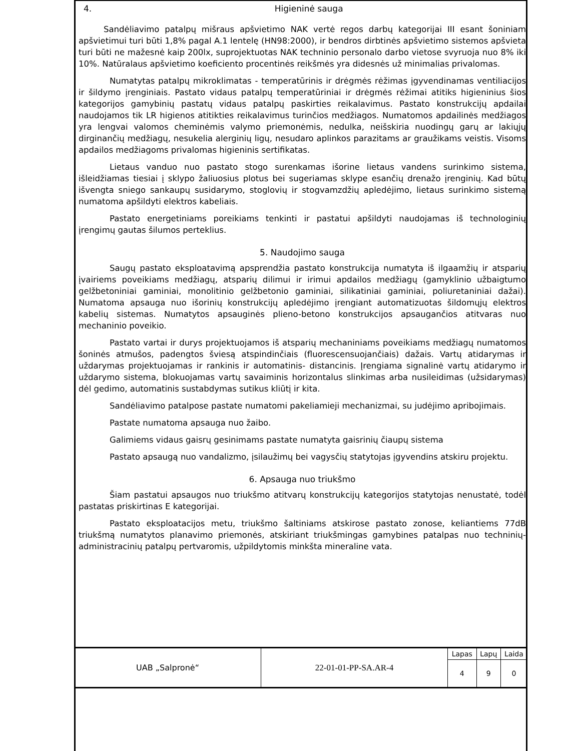4. Higieninė sauga
Sandėliavimo patalpų mišraus apšvietimo NAK vertė regos darbų kategorijai III esant šoniniam apšvietimui turi būti 1,8% pagal A.1 lentelę (HN98:2000), ir bendros dirbtinės apšvietimo sistemos apšvieta turi būti ne mažesnė kaip 200lx, suprojektuotas NAK techninio personalo darbo vietose svyruoja nuo 8% iki 10%. Natūralaus apšvietimo koeficiento procentinės reikšmės yra didesnės už minimalias privalomas.
Numatytas patalpų mikroklimatas - temperatūrinis ir drėgmės rėžimas įgyvendinamas ventiliacijos ir šildymo įrenginiais. Pastato vidaus patalpų temperatūriniai ir drėgmės rėžimai atitiks higieninius šios kategorijos gamybinių pastatų vidaus patalpų paskirties reikalavimus. Pastato konstrukcijų apdailai naudojamos tik LR higienos atitikties reikalavimus turinčios medžiagos. Numatomos apdailinės medžiagos yra lengvai valomos cheminėmis valymo priemonėmis, nedulka, neišskiria nuodingų garų ar lakiųjų dirginančių medžiagų, nesukelia alerginių ligų, nesudaro aplinkos parazitams ar graužikams veistis. Visoms apdailos medžiagoms privalomas higieninis sertifikatas.
Lietaus vanduo nuo pastato stogo surenkamas išorine lietaus vandens surinkimo sistema, išleidžiamas tiesiai į sklypo žaliuosius plotus bei sugeriamas sklype esančių drenažo įrenginių. Kad būtų išvengta sniego sankaupų susidarymo, stoglovių ir stogvamzdžių apledėjimo, lietaus surinkimo sistemą numatoma apšildyti elektros kabeliais.
Pastato energetiniams poreikiams tenkinti ir pastatui apšildyti naudojamas iš technologinių įrengimų gautas šilumos perteklius.
5. Naudojimo sauga
Saugų pastato eksploatavimą apsprendžia pastato konstrukcija numatyta iš ilgaamžių ir atsparių įvairiems poveikiams medžiagų, atsparių dilimui ir irimui apdailos medžiagų (gamyklinio užbaigtumo gelžbetoniniai gaminiai, monolitinio gelžbetonio gaminiai, silikatiniai gaminiai, poliuretaniniai dažai). Numatoma apsauga nuo išorinių konstrukcijų apledėjimo įrengiant automatizuotas šildomųjų elektros kabelių sistemas. Numatytos apsauginės plieno-betono konstrukcijos apsaugančios atitvaras nuo mechaninio poveikio.
Pastato vartai ir durys projektuojamos iš atsparių mechaniniams poveikiams medžiagų numatomos šoninės atmušos, padengtos šviesą atspindinčiais (fluorescensuojančiais) dažais. Vartų atidarymas ir uždarymas projektuojamas ir rankinis ir automatinis- distancinis. Įrengiama signalinė vartų atidarymo ir uždarymo sistema, blokuojamas vartų savaiminis horizontalus slinkimas arba nusileidimas (užsidarymas) dėl gedimo, automatinis sustabdymas sutikus kliūtį ir kita.
Sandėliavimo patalpose pastate numatomi pakeliamieji mechanizmai, su judėjimo apribojimais.
Pastate numatoma apsauga nuo žaibo.
Galimiems vidaus gaisrų gesinimams pastate numatyta gaisrinių čiaupų sistema
Pastato apsaugą nuo vandalizmo, įsilaužimų bei vagysčių statytojas įgyvendins atskiru projektu.
6. Apsauga nuo triukšmo
Šiam pastatui apsaugos nuo triukšmo atitvarų konstrukcijų kategorijos statytojas nenustatė, todėl pastatas priskirtinas E kategorijai.
Pastato eksploatacijos metu, triukšmo šaltiniams atskirose pastato zonose, keliantiems 77dB triukšmą numatytos planavimo priemonės, atskiriant triukšmingas gamybines patalpas nuo techninių-administracinių patalpų pertvaromis, užpildytomis minkšta mineraline vata.
| UAB „Salpronė“ | 22-01-01-PP-SA.AR-4 | Lapas | Lapų | Laida |
| | | 4 | 9 | 0 |